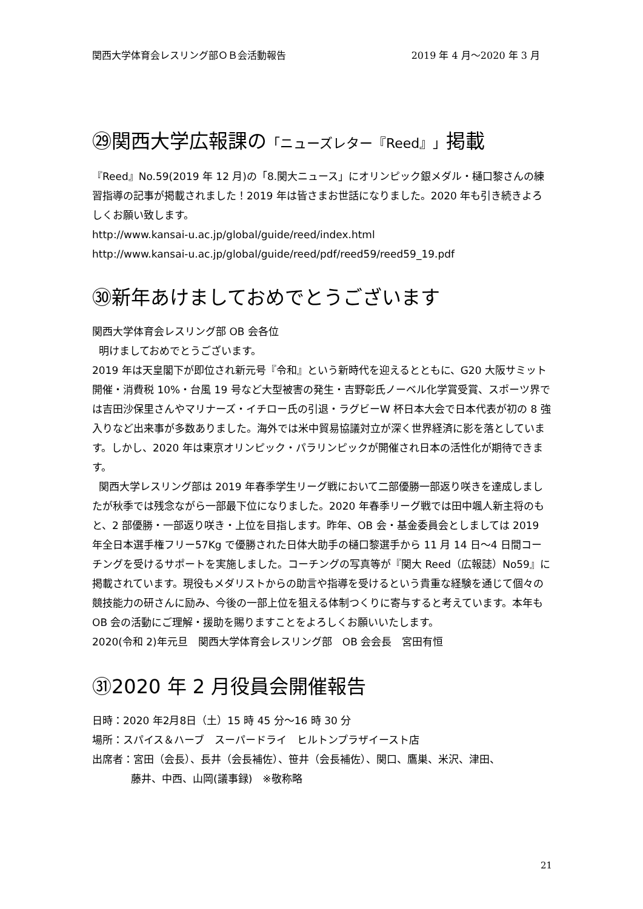関西大学体育会レスリング部ＯＢ会活動報告 2019 年 4 月～2020 年 3 月
㉙関西大学広報課の「ニューズレター『Reed』」掲載
『Reed』No.59(2019 年 12 月)の「8.関大ニュース」にオリンピック銀メダル・樋口黎さんの練習指導の記事が掲載されました！2019 年は皆さまお世話になりました。2020 年も引き続きよろしくお願い致します。
http://www.kansai-u.ac.jp/global/guide/reed/index.html
http://www.kansai-u.ac.jp/global/guide/reed/pdf/reed59/reed59_19.pdf
㉚新年あけましておめでとうございます
関西大学体育会レスリング部 OB 会各位
明けましておめでとうございます。
2019 年は天皇閣下が即位され新元号『令和』という新時代を迎えるとともに、G20 大阪サミット開催・消費税 10%・台風 19 号など大型被害の発生・吉野彰氏ノーベル化学賞受賞、スポーツ界では吉田沙保里さんやマリナーズ・イチロー氏の引退・ラグビーW 杯日本大会で日本代表が初の 8 強入りなど出来事が多数ありました。海外では米中貿易協議対立が深く世界経済に影を落としています。しかし、2020 年は東京オリンピック・パラリンピックが開催され日本の活性化が期待できます。
関西大学レスリング部は 2019 年春季学生リーグ戦において二部優勝一部返り咲きを達成しましたが秋季では残念ながら一部最下位になりました。2020 年春季リーグ戦では田中颯人新主将のもと、2 部優勝・一部返り咲き・上位を目指します。昨年、OB 会・基金委員会としましては 2019 年全日本選手権フリー57Kg で優勝された日体大助手の樋口黎選手から 11 月 14 日～4 日間コーチングを受けるサポートを実施しました。コーチングの写真等が『関大 Reed（広報誌）No59』に掲載されています。現役もメダリストからの助言や指導を受けるという貴重な経験を通じて個々の競技能力の研さんに励み、今後の一部上位を狙える体制つくりに寄与すると考えています。本年も OB 会の活動にご理解・援助を賜りますことをよろしくお願いいたします。
2020(令和 2)年元旦　関西大学体育会レスリング部　OB 会会長　宮田有恒
㉛2020 年 2 月役員会開催報告
日時：2020 年2月8日（土）15 時 45 分～16 時 30 分
場所：スパイス＆ハーブ　スーパードライ　ヒルトンプラザイースト店
出席者：宮田（会長）、長井（会長補佐）、笹井（会長補佐）、関口、鷹巣、米沢、津田、
藤井、中西、山岡(議事録)　※敬称略
21